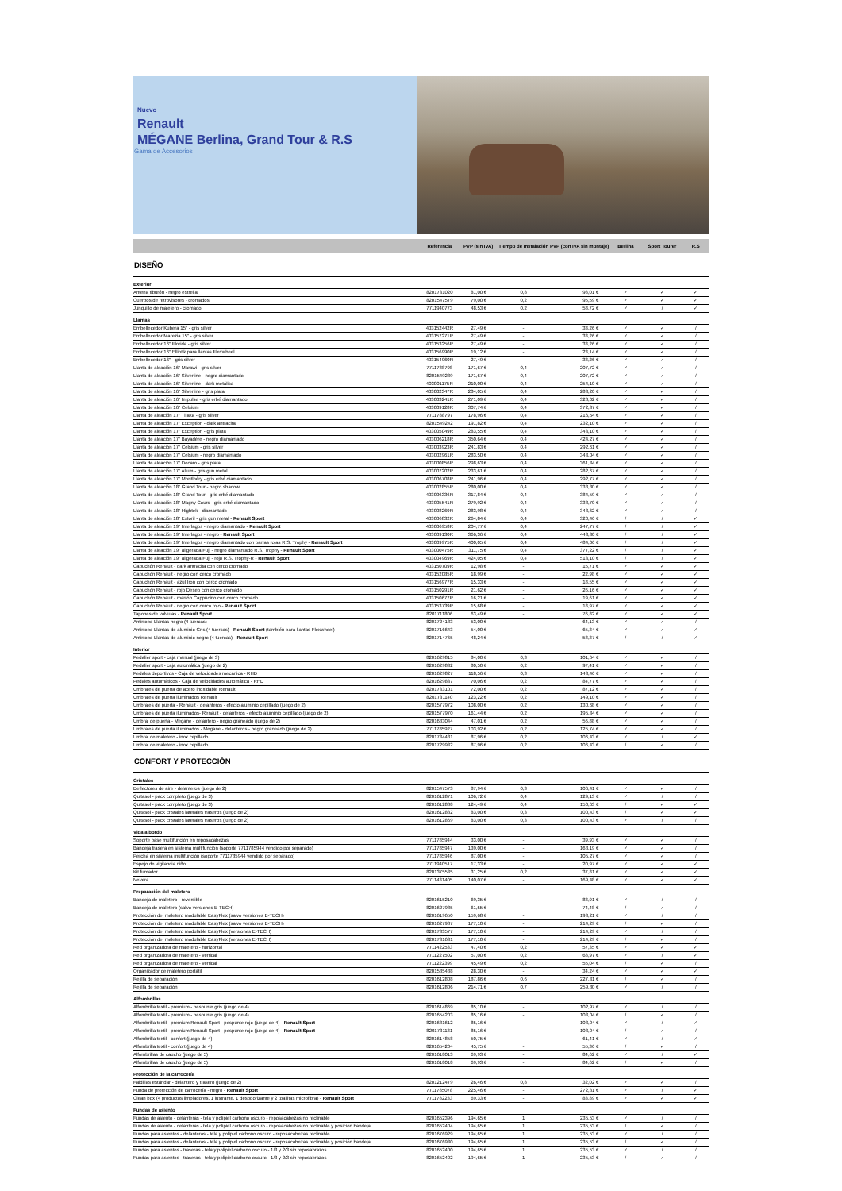Nuevo
Renault
MÉGANE Berlina, Grand Tour & R.S
Gama de Accesorios
| | Referencia | PVP (sin IVA) | Tiempo de Instalación | PVP (con IVA sin montaje) | Berlina | Sport Tourer | R.S |
| --- | --- | --- | --- | --- | --- | --- | --- |
| DISEÑO | | | | | | | |
| Exterior | | | | | | | |
| Antena tiburón - negro estrella | 8201731020 | 81,00 € | 0,8 | 98,01 € | ✓ | ✓ | ✓ |
| Cuerpos de retrovisores - cromados | 8201547579 | 79,00 € | 0,2 | 95,59 € | ✓ | ✓ | ✓ |
| Junquillo de maletero - cromado | 7711940773 | 48,53 € | 0,2 | 58,72 € | ✓ | / | ✓ |
| Llantas | | | | | | | |
| Embellecedor Kubera 15" - gris silver | 403152442R | 27,49 € | - | 33,26 € | ✓ | ✓ | / |
| Embellecedor Marezia 15" - gris silver | 403157271R | 27,49 € | - | 33,26 € | ✓ | ✓ | / |
| Embellecedor 16" Florida - gris silver | 403153256R | 27,49 € | - | 33,26 € | ✓ | ✓ | / |
| Embellecedor 16" Elliptik para llantas Flexwheel | 403156990R | 19,12 € | - | 23,14 € | ✓ | ✓ | / |
| Embellecedor 16" - gris silver | 403154960R | 27,49 € | - | 33,26 € | ✓ | ✓ | / |
| Llanta de aleación 16" Marawi - gris silver | 7711788798 | 171,67 € | 0,4 | 207,72 € | ✓ | ✓ | / |
| Llanta de aleación 16" Silverline - negro diamantado | 8201549239 | 171,67 € | 0,4 | 207,72 € | ✓ | ✓ | / |
| Llanta de aleación 16" Silverline - dark metálica | 403001175R | 210,00 € | 0,4 | 254,10 € | ✓ | ✓ | / |
| Llanta de aleación 16" Silverline - gris plata | 403002347R | 234,05 € | 0,4 | 283,20 € | ✓ | ✓ | / |
| Llanta de aleación 16" Impulse - gris erbé diamantado | 403003241R | 271,09 € | 0,4 | 328,02 € | ✓ | ✓ | / |
| Llanta de aleación 16" Celsium | 403009128R | 307,74 € | 0,4 | 372,37 € | ✓ | ✓ | / |
| Llanta de aleación 17" Tiraka - gris silver | 7711788797 | 178,96 € | 0,4 | 216,54 € | ✓ | ✓ | / |
| Llanta de aleación 17" Exception - dark antracita | 8201549242 | 191,82 € | 0,4 | 232,10 € | ✓ | ✓ | / |
| Llanta de aleación 17" Exception - gris plata | 403005049R | 283,55 € | 0,4 | 343,10 € | ✓ | ✓ | / |
| Llanta de aleación 17" Bayadère - negro diamantado | 403006218R | 350,64 € | 0,4 | 424,27 € | ✓ | ✓ | / |
| Llanta de aleación 17" Celsium - gris silver | 403003923R | 241,83 € | 0,4 | 292,61 € | ✓ | ✓ | / |
| Llanta de aleación 17" Celsium - negro diamantado | 403002961R | 283,50 € | 0,4 | 343,04 € | ✓ | ✓ | / |
| Llanta de aleación 17" Decaro - gris plata | 403000856R | 298,63 € | 0,4 | 361,34 € | ✓ | ✓ | / |
| Llanta de aleación 17" Alium - gris gun metal | 403007202R | 233,61 € | 0,4 | 282,67 € | ✓ | ✓ | / |
| Llanta de aleación 17" Montlhéry - gris erbé diamantado | 403006708R | 241,96 € | 0,4 | 292,77 € | ✓ | ✓ | / |
| Llanta de aleación 18" Grand Tour - negro shadow | 403002855R | 280,00 € | 0,4 | 338,80 € | ✓ | ✓ | / |
| Llanta de aleación 18" Grand Tour - gris erbé diamantado | 403006336R | 317,84 € | 0,4 | 384,59 € | ✓ | ✓ | / |
| Llanta de aleación 18" Magny Cours - gris erbé diamantado | 403005541R | 279,92 € | 0,4 | 338,70 € | ✓ | ✓ | / |
| Llanta de aleación 18" Hightek - diamantado | 403008269R | 283,98 € | 0,4 | 343,62 € | ✓ | ✓ | / |
| Llanta de aleación 18" Estoril - gris gun metal - Renault Sport | 403006832R | 264,84 € | 0,4 | 320,46 € | / | / | ✓ |
| Llanta de aleación 19" Interlagos - negro diamantado - Renault Sport | 403006958R | 204,77 € | 0,4 | 247,77 € | / | / | ✓ |
| Llanta de aleación 19" Interlagos - negro - Renault Sport | 403009130R | 366,36 € | 0,4 | 443,30 € | / | / | ✓ |
| Llanta de aleación 19" Interlagos - negro diamantado con barras rojas R.S. Trophy - Renault Sport | 403009975R | 400,05 € | 0,4 | 484,06 € | / | / | ✓ |
| Llanta de aleación 19" aligerada Fuji - negro diamantado R.S. Trophy - Renault Sport | 403000475R | 311,75 € | 0,4 | 377,22 € | / | / | ✓ |
| Llanta de aleación 19" aligerada Fuji - rojo R.S. Trophy-R - Renault Sport | 403004969R | 424,05 € | 0,4 | 513,10 € | / | / | ✓ |
| Capuchón Renault - dark antracita con cerco cromado | 403150709R | 12,98 € | - | 15,71 € | ✓ | ✓ | ✓ |
| Capuchón Renault - negro con cerco cromado | 403152085R | 18,99 € | - | 22,98 € | ✓ | ✓ | ✓ |
| Capuchón Renault - azul Iron con cerco cromado | 403156977R | 15,33 € | - | 18,55 € | ✓ | ✓ | ✓ |
| Capuchón Renault - rojo Deseo con cerco cromado | 403150291R | 21,62 € | - | 26,16 € | ✓ | ✓ | ✓ |
| Capuchón Renault - marrón Cappucino con cerco cromado | 403150677R | 16,21 € | - | 19,61 € | ✓ | ✓ | ✓ |
| Capuchón Renault - negro con cerco rojo - Renault Sport | 403153739R | 15,68 € | - | 18,97 € | ✓ | ✓ | ✓ |
| Tapones de válvulas - Renault Sport | 8201711806 | 63,49 € | - | 76,82 € | ✓ | ✓ | ✓ |
| Antirrobo Llantas negro (4 tuercas) | 8201724183 | 53,00 € | - | 64,13 € | ✓ | ✓ | / |
| Antirrobo Llantas de aluminio Gris (4 tuercas) - Renault Sport (también para llantas Flexwheel) | 8201716643 | 54,00 € | - | 65,34 € | ✓ | ✓ | ✓ |
| Antirrobo Llantas de aluminio negro (4 tuercas) - Renault Sport | 8201714765 | 48,24 € | - | 58,37 € | / | / | ✓ |
| Interior | | | | | | | |
| Pedalier sport - caja manual (juego de 3) | 8201629815 | 84,00 € | 0,3 | 101,64 € | ✓ | ✓ | / |
| Pedalier sport - caja automática (juego de 2) | 8201629832 | 80,50 € | 0,2 | 97,41 € | ✓ | ✓ | / |
| Pedales deportivos - Caja de velocidades mecánica - RHD | 8201629827 | 118,56 € | 0,3 | 143,46 € | ✓ | ✓ | / |
| Pedales automáticos - Caja de velocidades automática - RHD | 8201629837 | 70,06 € | 0,2 | 84,77 € | ✓ | ✓ | / |
| Umbrales de puerta de acero inoxidable Renault | 8201733101 | 72,00 € | 0,2 | 87,12 € | ✓ | ✓ | / |
| Umbrales de puerta iluminados Renault | 8201731140 | 123,22 € | 0,2 | 149,10 € | ✓ | ✓ | / |
| Umbrales de puerta - Renault - delanteros - efecto aluminio cepillado (juego de 2) | 8201577972 | 108,00 € | 0,2 | 130,68 € | ✓ | ✓ | / |
| Umbrales de puerta iluminados- Renault - delanteros - efecto aluminio cepillado (juego de 2) | 8201577970 | 161,44 € | 0,2 | 195,34 € | ✓ | ✓ | / |
| Umbral de puerta - Megane - delantero - negro graneado (juego de 2) | 8201683044 | 47,01 € | 0,2 | 56,88 € | ✓ | ✓ | / |
| Umbrales de puerta iluminados - Megane - delanteros - negro graneado (juego de 2) | 7711785927 | 103,92 € | 0,2 | 125,74 € | ✓ | ✓ | / |
| Umbral de maletero - inox cepillado | 8201734481 | 87,96 € | 0,2 | 106,43 € | ✓ | / | ✓ |
| Umbral de maletero - inox cepillado | 8201729932 | 87,96 € | 0,2 | 106,43 € | / | ✓ | / |
| CONFORT Y PROTECCIÓN | | | | | | | |
| Cristales | | | | | | | |
| Deflectores de aire - delanteros (juego de 2) | 8201547573 | 87,94 € | 0,3 | 106,41 € | ✓ | ✓ | / |
| Quitasol - pack completo (juego de 3) | 8201612871 | 106,72 € | 0,4 | 129,13 € | ✓ | / | / |
| Quitasol - pack completo (juego de 3) | 8201612888 | 124,49 € | 0,4 | 150,63 € | / | ✓ | ✓ |
| Quitasol - pack cristales laterales traseros (juego de 2) | 8201612882 | 83,00 € | 0,3 | 100,43 € | / | ✓ | ✓ |
| Quitasol - pack cristales laterales traseros (juego de 2) | 8201612869 | 83,00 € | 0,3 | 100,43 € | ✓ | / | / |
| Vida a bordo | | | | | | | |
| Soporte base multifunción en reposacabezas | 7711785944 | 33,00 € | - | 39,93 € | ✓ | ✓ | / |
| Bandeja trasera en sistema multifunción (soporte 7711785944 vendido por separado) | 7711785947 | 139,00 € | - | 168,19 € | ✓ | ✓ | / |
| Percha en sistema multifunción (soporte 7711785944 vendido por separado) | 7711785946 | 87,00 € | - | 105,27 € | ✓ | ✓ | / |
| Espejo de vigilancia niño | 7711940517 | 17,33 € | - | 20,97 € | ✓ | ✓ | ✓ |
| Kit fumador | 8201375535 | 31,25 € | 0,2 | 37,81 € | ✓ | ✓ | ✓ |
| Nevera | 7711431405 | 140,07 € | - | 169,48 € | ✓ | ✓ | ✓ |
| Preparación del maletero | | | | | | | |
| Bandeja de maletero - reversible | 8201615210 | 69,35 € | - | 83,91 € | ✓ | / | / |
| Bandeja de maletero (salvo versiones E-TECH) | 8201627985 | 61,55 € | - | 74,48 € | / | ✓ | / |
| Protección del maletero modulable EasyFlex (salvo versiones E-TECH) | 8201619650 | 159,68 € | - | 193,21 € | ✓ | / | / |
| Protección del maletero modulable EasyFlex (salvo versiones E-TECH) | 8201627987 | 177,10 € | - | 214,29 € | / | ✓ | / |
| Protección del maletero modulable EasyFlex (versiones E-TECH) | 8201733577 | 177,10 € | - | 214,29 € | ✓ | / | / |
| Protección del maletero modulable EasyFlex (versiones E-TECH) | 8201731631 | 177,10 € | - | 214,29 € | / | ✓ | / |
| Red organizadora de maletero - horizontal | 7711422533 | 47,40 € | 0,2 | 57,35 € | ✓ | ✓ | ✓ |
| Red organizadora de maletero - vertical | 7711227502 | 57,00 € | 0,2 | 68,97 € | ✓ | / | ✓ |
| Red organizadora de maletero - vertical | 7711222399 | 45,49 € | 0,2 | 55,04 € | / | ✓ | / |
| Organizador de maletero portátil | 8201585488 | 28,30 € | - | 34,24 € | ✓ | ✓ | ✓ |
| Rejilla de separación | 8201612808 | 187,86 € | 0,6 | 227,31 € | / | ✓ | / |
| Rejilla de separación | 8201612806 | 214,71 € | 0,7 | 259,80 € | ✓ | / | / |
| Alfombrillas | | | | | | | |
| Alfombrilla textil - premium - pespunte gris (juego de 4) | 8201614869 | 85,10 € | - | 102,97 € | ✓ | / | / |
| Alfombrilla textil - premium - pespunte gris (juego de 4) | 8201654203 | 85,16 € | - | 103,04 € | / | ✓ | / |
| Alfombrilla textil - premium Renault Sport - pespunte rojo (juego de 4) - Renault Sport | 8201681612 | 85,16 € | - | 103,04 € | ✓ | / | ✓ |
| Alfombrilla textil - premium Renault Sport - pespunte rojo (juego de 4) - Renault Sport | 8201731131 | 85,16 € | - | 103,04 € | / | ✓ | / |
| Alfombrilla textil - confort (juego de 4) | 8201614858 | 50,75 € | - | 61,41 € | ✓ | / | ✓ |
| Alfombrilla textil - confort (juego de 4) | 8201654204 | 45,75 € | - | 55,36 € | / | ✓ | / |
| Alfombrillas de caucho (juego de 5) | 8201618013 | 69,93 € | - | 84,62 € | ✓ | / | ✓ |
| Alfombrillas de caucho (juego de 5) | 8201618018 | 69,93 € | - | 84,62 € | / | ✓ | / |
| Protección de la carrocería | | | | | | | |
| Faldillas estándar - delantero y trasero (juego de 2) | 8201212479 | 26,46 € | 0,8 | 32,02 € | ✓ | ✓ | / |
| Funda de protección de carrocería - negro - Renault Sport | 7711785078 | 225,46 € | - | 272,81 € | ✓ | / | ✓ |
| Clean box (4 productos limpiadores, 1 lustrante, 1 desodorizante y 2 toallitas microfibra) - Renault Sport | 7711782233 | 69,33 € | - | 83,89 € | ✓ | ✓ | ✓ |
| Fundas de asiento | | | | | | | |
| Fundas de asiento - delanteras - tela y polipiel carbono oscuro - reposacabezas no reclinable | 8201652396 | 194,65 € | 1 | 235,53 € | ✓ | / | / |
| Fundas de asiento - delanteras - tela y polipiel carbono oscuro - reposacabezas no reclinable y posición bandeja | 8201652404 | 194,65 € | 1 | 235,53 € | / | ✓ | / |
| Fundas para asientos - delanteras - tela y polipiel carbono oscuro - reposacabezas reclinable | 8201676929 | 194,65 € | 1 | 235,53 € | ✓ | / | / |
| Fundas para asientos - delanteras - tela y polipiel carbono oscuro - reposacabezas reclinable y posición bandeja | 8201676930 | 194,65 € | 1 | 235,53 € | / | ✓ | / |
| Fundas para asientos - traseras - tela y polipiel carbono oscuro - 1/3 y 2/3 sin reposabrazos | 8201652400 | 194,65 € | 1 | 235,53 € | ✓ | / | / |
| Fundas para asientos - traseras - tela y polipiel carbono oscuro - 1/3 y 2/3 sin reposabrazos | 8201652402 | 194,65 € | 1 | 235,53 € | / | ✓ | / |